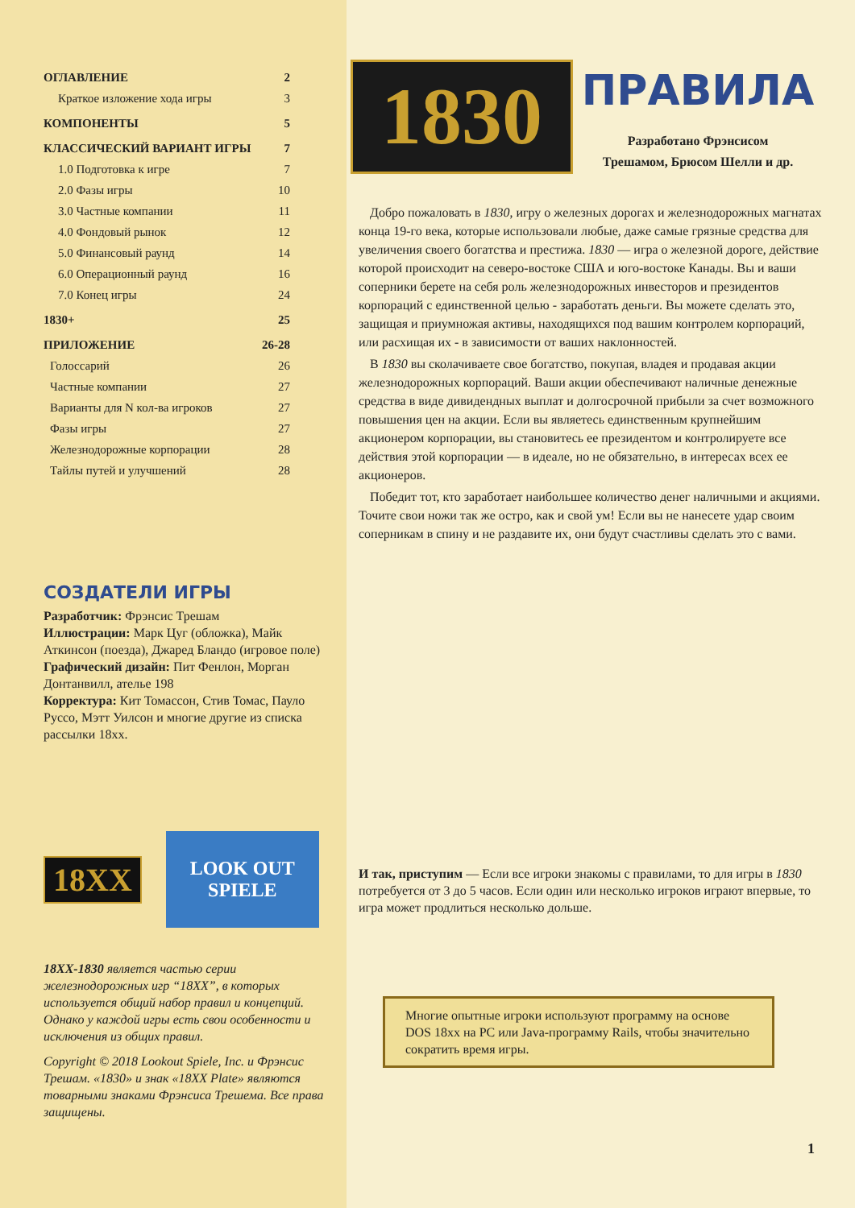ОГЛАВЛЕНИЕ 2
Краткое изложение хода игры 3
КОМПОНЕНТЫ 5
КЛАССИЧЕСКИЙ ВАРИАНТ ИГРЫ 7
1.0 Подготовка к игре 7
2.0 Фазы игры 10
3.0 Частные компании 11
4.0 Фондовый рынок 12
5.0 Финансовый раунд 14
6.0 Операционный раунд 16
7.0 Конец игры 24
1830+ 25
ПРИЛОЖЕНИЕ 26-28
Голоссарий 26
Частные компании 27
Варианты для N кол-ва игроков 27
Фазы игры 27
Железнодорожные корпорации 28
Тайлы путей и улучшений 28
СОЗДАТЕЛИ ИГРЫ
Разработчик: Фрэнсис Трешам
Иллюстрации: Марк Цуг (обложка), Майк Аткинсон (поезда), Джаред Бландо (игровое поле)
Графический дизайн: Пит Фенлон, Морган Донтанвилл, ателье 198
Корректура: Кит Томассон, Стив Томас, Пауло Руссо, Мэтт Уилсон и многие другие из списка рассылки 18xx.
18XX
LOOK OUT
SPIELE
18XX-1830 является частью серии железнодорожных игр “18XX”, в которых используется общий набор правил и концепций. Однако у каждой игры есть свои особенности и исключения из общих правил.
Copyright © 2018 Lookout Spiele, Inc. и Фрэнсис Трешам. «1830» и знак «18XX Plate» являются товарными знаками Фрэнсиса Трешема. Все права защищены.
1830
ПРАВИЛА
Разработано Фрэнсисом
Трешамом, Брюсом Шелли и др.
Добро пожаловать в 1830, игру о железных дорогах и железнодорожных магнатах конца 19-го века, которые использовали любые, даже самые грязные средства для увеличения своего богатства и престижа. 1830 — игра о железной дороге, действие которой происходит на северо-востоке США и юго-востоке Канады. Вы и ваши соперники берете на себя роль железнодорожных инвесторов и президентов корпораций с единственной целью - заработать деньги. Вы можете сделать это, защищая и приумножая активы, находящихся под вашим контролем корпораций, или расхищая их - в зависимости от ваших наклонностей.
В 1830 вы сколачиваете свое богатство, покупая, владея и продавая акции железнодорожных корпораций. Ваши акции обеспечивают наличные денежные средства в виде дивидендных выплат и долгосрочной прибыли за счет возможного повышения цен на акции. Если вы являетесь единственным крупнейшим акционером корпорации, вы становитесь ее президентом и контролируете все действия этой корпорации — в идеале, но не обязательно, в интересах всех ее акционеров.
Победит тот, кто заработает наибольшее количество денег наличными и акциями. Точите свои ножи так же остро, как и свой ум! Если вы не нанесете удар своим соперникам в спину и не раздавите их, они будут счастливы сделать это с вами.
И так, приступим — Если все игроки знакомы с правилами, то для игры в 1830 потребуется от 3 до 5 часов. Если один или несколько игроков играют впервые, то игра может продлиться несколько дольше.
Многие опытные игроки используют программу на основе DOS 18xx на PC или Java-программу Rails, чтобы значительно сократить время игры.
1